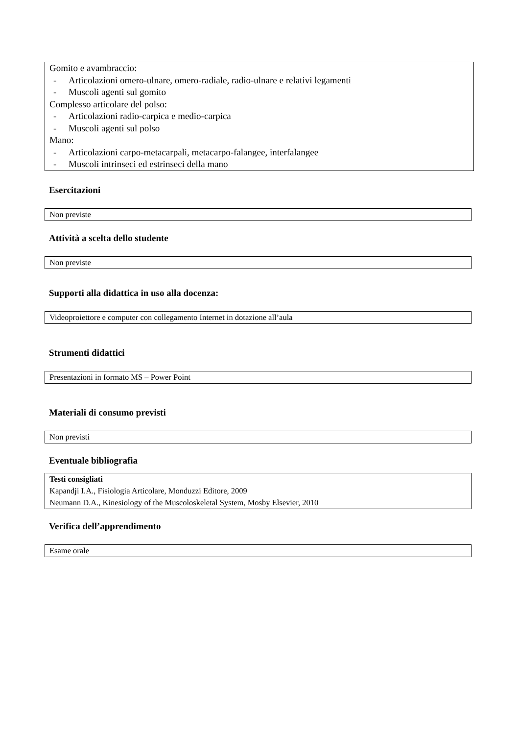Gomito e avambraccio:
- Articolazioni omero-ulnare, omero-radiale, radio-ulnare e relativi legamenti
- Muscoli agenti sul gomito
Complesso articolare del polso:
- Articolazioni radio-carpica e medio-carpica
- Muscoli agenti sul polso
Mano:
- Articolazioni carpo-metacarpali, metacarpo-falangee, interfalangee
- Muscoli intrinseci ed estrinseci della mano
Esercitazioni
Non previste
Attività a scelta dello studente
Non previste
Supporti alla didattica in uso alla docenza:
Videoproiettore e computer con collegamento Internet in dotazione all’aula
Strumenti didattici
Presentazioni in formato MS – Power Point
Materiali di consumo previsti
Non previsti
Eventuale bibliografia
Testi consigliati
Kapandji I.A., Fisiologia Articolare, Monduzzi Editore, 2009
Neumann D.A., Kinesiology of the Muscoloskeletal System, Mosby Elsevier, 2010
Verifica dell’apprendimento
Esame orale